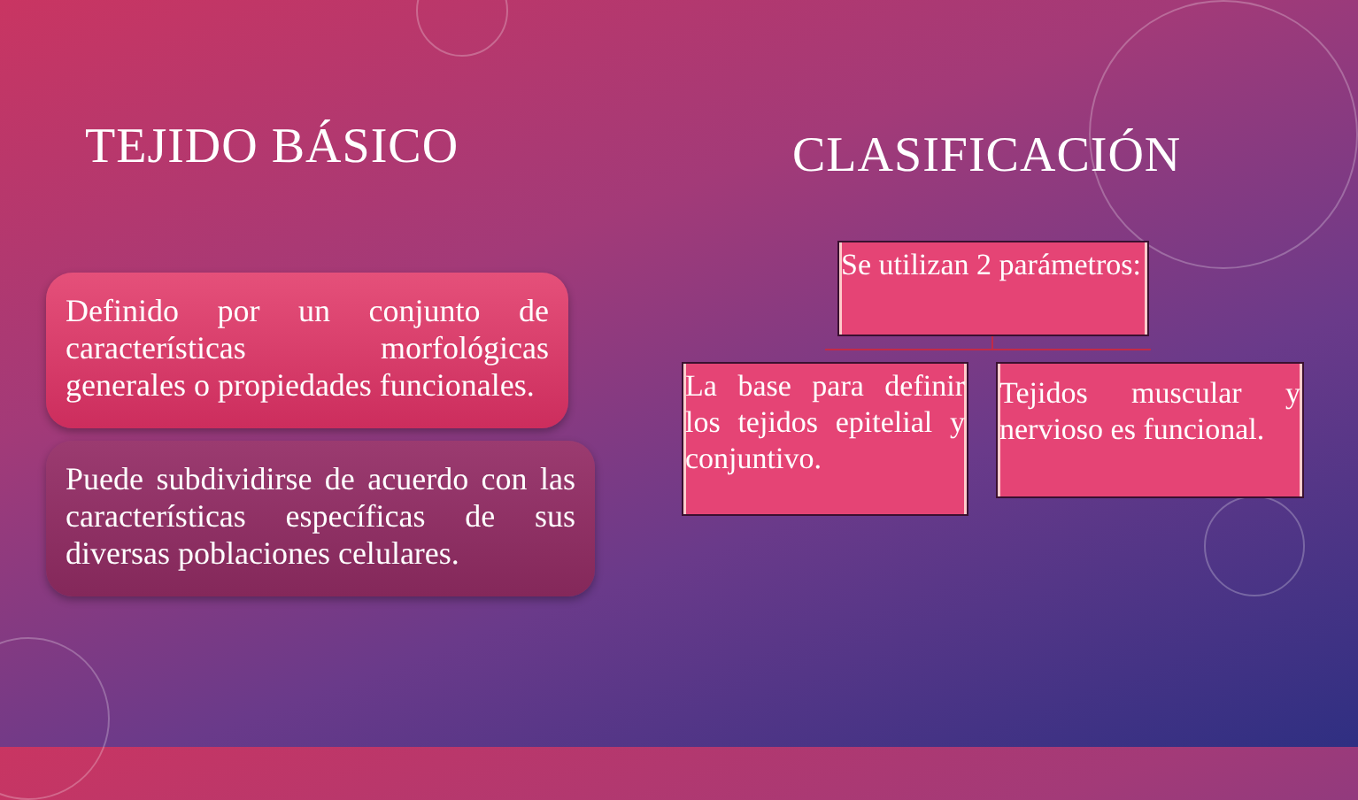TEJIDO BÁSICO
Definido por un conjunto de características morfológicas generales o propiedades funcionales.
Puede subdividirse de acuerdo con las características específicas de sus diversas poblaciones celulares.
CLASIFICACIÓN
Se utilizan 2 parámetros:
La base para definir los tejidos epitelial y conjuntivo.
Tejidos muscular y nervioso es funcional.